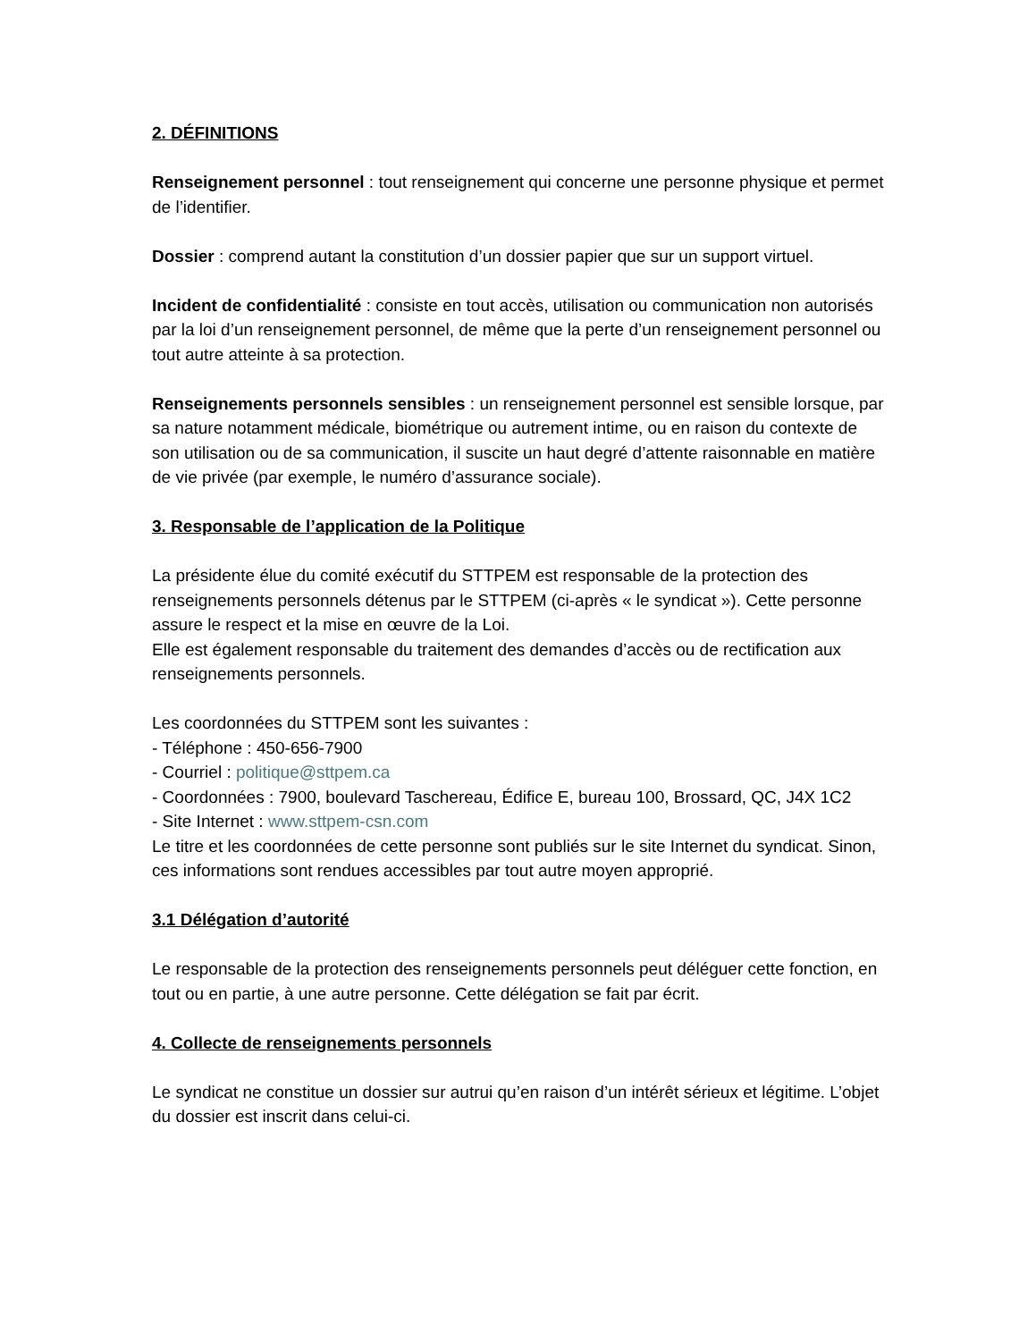2. DÉFINITIONS
Renseignement personnel : tout renseignement qui concerne une personne physique et permet de l’identifier.
Dossier : comprend autant la constitution d’un dossier papier que sur un support virtuel.
Incident de confidentialité : consiste en tout accès, utilisation ou communication non autorisés par la loi d’un renseignement personnel, de même que la perte d’un renseignement personnel ou tout autre atteinte à sa protection.
Renseignements personnels sensibles : un renseignement personnel est sensible lorsque, par sa nature notamment médicale, biométrique ou autrement intime, ou en raison du contexte de son utilisation ou de sa communication, il suscite un haut degré d’attente raisonnable en matière de vie privée (par exemple, le numéro d’assurance sociale).
3. Responsable de l’application de la Politique
La présidente élue du comité exécutif du STTPEM est responsable de la protection des renseignements personnels détenus par le STTPEM (ci-après « le syndicat »). Cette personne assure le respect et la mise en œuvre de la Loi.
Elle est également responsable du traitement des demandes d’accès ou de rectification aux renseignements personnels.
Les coordonnées du STTPEM sont les suivantes :
- Téléphone : 450-656-7900
- Courriel : politique@sttpem.ca
- Coordonnées : 7900, boulevard Taschereau, Édifice E, bureau 100, Brossard, QC, J4X 1C2
- Site Internet : www.sttpem-csn.com
Le titre et les coordonnées de cette personne sont publiés sur le site Internet du syndicat. Sinon, ces informations sont rendues accessibles par tout autre moyen approprié.
3.1 Délégation d’autorité
Le responsable de la protection des renseignements personnels peut déléguer cette fonction, en tout ou en partie, à une autre personne. Cette délégation se fait par écrit.
4. Collecte de renseignements personnels
Le syndicat ne constitue un dossier sur autrui qu’en raison d’un intérêt sérieux et légitime. L’objet du dossier est inscrit dans celui-ci.